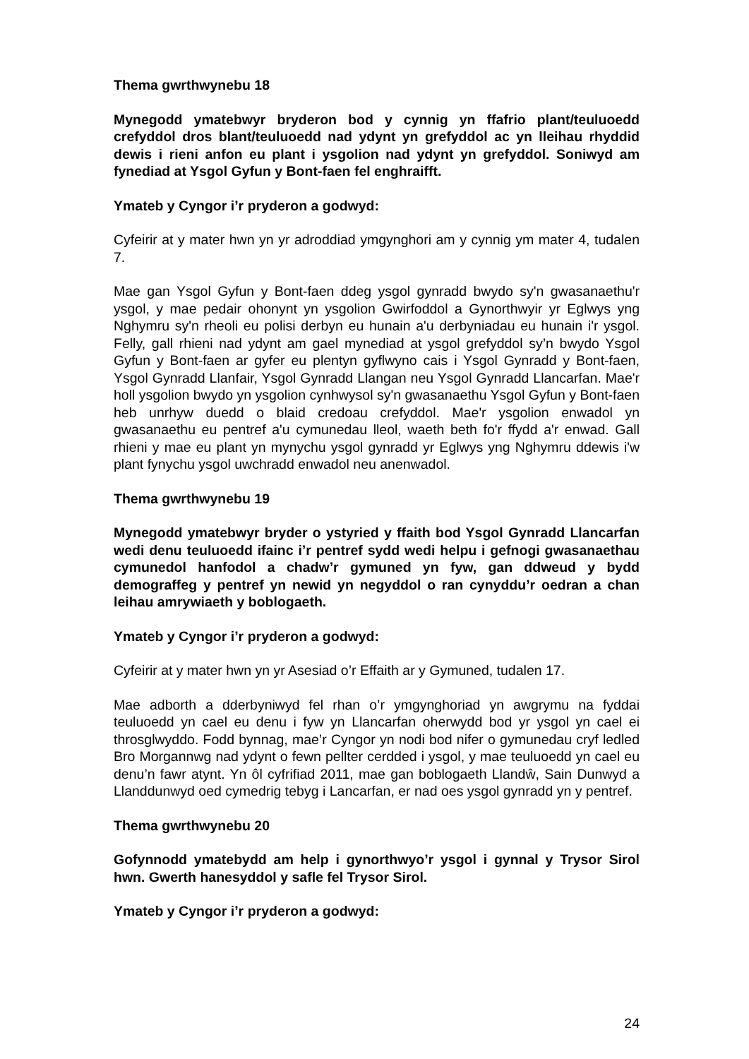Thema gwrthwynebu 18
Mynegodd ymatebwyr bryderon bod y cynnig yn ffafrio plant/teuluoedd crefyddol dros blant/teuluoedd nad ydynt yn grefyddol ac yn lleihau rhyddid dewis i rieni anfon eu plant i ysgolion nad ydynt yn grefyddol. Soniwyd am fynediad at Ysgol Gyfun y Bont-faen fel enghraifft.
Ymateb y Cyngor i’r pryderon a godwyd:
Cyfeirir at y mater hwn yn yr adroddiad ymgynghori am y cynnig ym mater 4, tudalen 7.
Mae gan Ysgol Gyfun y Bont-faen ddeg ysgol gynradd bwydo sy'n gwasanaethu'r ysgol, y mae pedair ohonynt yn ysgolion Gwirfoddol a Gynorthwyir yr Eglwys yng Nghymru sy'n rheoli eu polisi derbyn eu hunain a'u derbyniadau eu hunain i'r ysgol. Felly, gall rhieni nad ydynt am gael mynediad at ysgol grefyddol sy’n bwydo Ysgol Gyfun y Bont-faen ar gyfer eu plentyn gyflwyno cais i Ysgol Gynradd y Bont-faen, Ysgol Gynradd Llanfair, Ysgol Gynradd Llangan neu Ysgol Gynradd Llancarfan. Mae'r holl ysgolion bwydo yn ysgolion cynhwysol sy'n gwasanaethu Ysgol Gyfun y Bont-faen heb unrhyw duedd o blaid credoau crefyddol. Mae'r ysgolion enwadol yn gwasanaethu eu pentref a'u cymunedau lleol, waeth beth fo'r ffydd a'r enwad. Gall rhieni y mae eu plant yn mynychu ysgol gynradd yr Eglwys yng Nghymru ddewis i'w plant fynychu ysgol uwchradd enwadol neu anenwadol.
Thema gwrthwynebu 19
Mynegodd ymatebwyr bryder o ystyried y ffaith bod Ysgol Gynradd Llancarfan wedi denu teuluoedd ifainc i’r pentref sydd wedi helpu i gefnogi gwasanaethau cymunedol hanfodol a chadw’r gymuned yn fyw, gan ddweud y bydd demograffeg y pentref yn newid yn negyddol o ran cynyddu’r oedran a chan leihau amrywiaeth y boblogaeth.
Ymateb y Cyngor i’r pryderon a godwyd:
Cyfeirir at y mater hwn yn yr Asesiad o’r Effaith ar y Gymuned, tudalen 17.
Mae adborth a dderbyniwyd fel rhan o’r ymgynghoriad yn awgrymu na fyddai teuluoedd yn cael eu denu i fyw yn Llancarfan oherwydd bod yr ysgol yn cael ei throsglwyddo. Fodd bynnag, mae’r Cyngor yn nodi bod nifer o gymunedau cryf ledled Bro Morgannwg nad ydynt o fewn pellter cerdded i ysgol, y mae teuluoedd yn cael eu denu’n fawr atynt. Yn ôl cyfrifiad 2011, mae gan boblogaeth Llandŵ, Sain Dunwyd a Llanddunwyd oed cymedrig tebyg i Lancarfan, er nad oes ysgol gynradd yn y pentref.
Thema gwrthwynebu 20
Gofynnodd ymatebydd am help i gynorthwyo’r ysgol i gynnal y Trysor Sirol hwn. Gwerth hanesyddol y safle fel Trysor Sirol.
Ymateb y Cyngor i’r pryderon a godwyd:
24